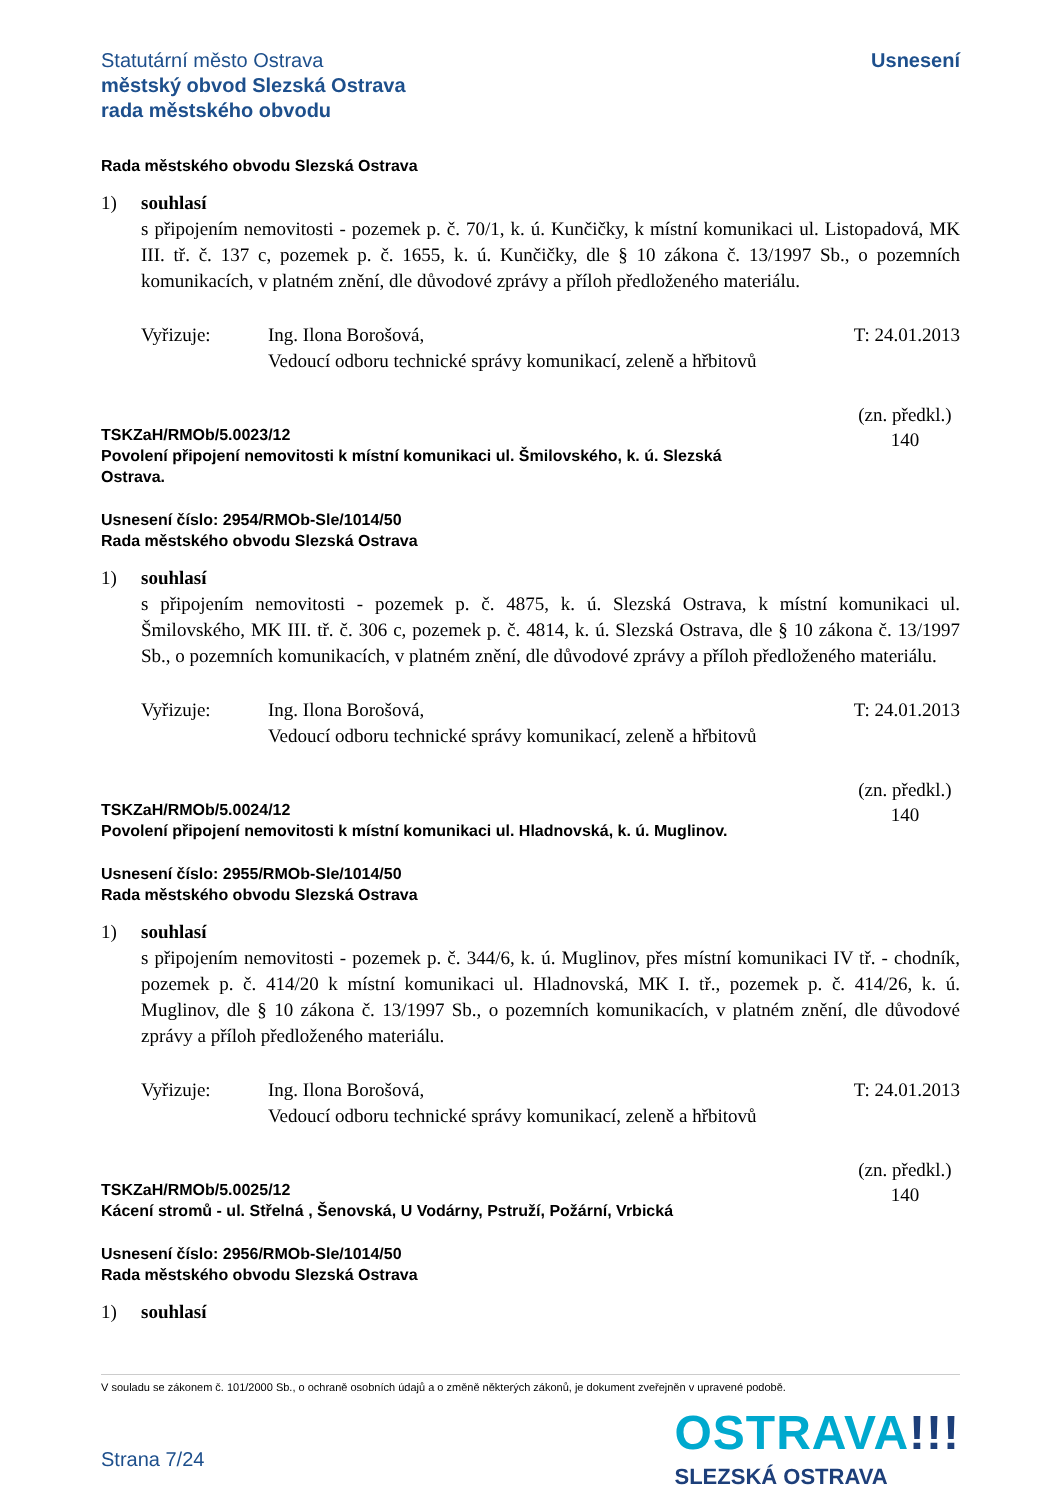Statutární město Ostrava
městský obvod Slezská Ostrava
rada městského obvodu
Usnesení
Rada městského obvodu Slezská Ostrava
1) souhlasí
s připojením nemovitosti - pozemek p. č. 70/1, k. ú. Kunčičky, k místní komunikaci ul. Listopadová, MK III. tř. č. 137 c, pozemek p. č. 1655, k. ú. Kunčičky, dle § 10 zákona č. 13/1997 Sb., o pozemních komunikacích, v platném znění, dle důvodové zprávy a příloh předloženého materiálu.
Vyřizuje: Ing. Ilona Borošová,
Vedoucí odboru technické správy komunikací, zeleně a hřbitovů
T: 24.01.2013
TSKZaH/RMOb/5.0023/12
Povolení připojení nemovitosti k místní komunikaci ul. Šmilovského, k. ú. Slezská
Ostrava.
(zn. předkl.)
140
Usnesení číslo: 2954/RMOb-Sle/1014/50
Rada městského obvodu Slezská Ostrava
1) souhlasí
s připojením nemovitosti - pozemek p. č. 4875, k. ú. Slezská Ostrava, k místní komunikaci ul. Šmilovského, MK III. tř. č. 306 c, pozemek p. č. 4814, k. ú. Slezská Ostrava, dle § 10 zákona č. 13/1997 Sb., o pozemních komunikacích, v platném znění, dle důvodové zprávy a příloh předloženého materiálu.
Vyřizuje: Ing. Ilona Borošová,
Vedoucí odboru technické správy komunikací, zeleně a hřbitovů
T: 24.01.2013
TSKZaH/RMOb/5.0024/12
Povolení připojení nemovitosti k místní komunikaci ul. Hladnovská, k. ú. Muglinov.
(zn. předkl.)
140
Usnesení číslo: 2955/RMOb-Sle/1014/50
Rada městského obvodu Slezská Ostrava
1) souhlasí
s připojením nemovitosti - pozemek p. č. 344/6, k. ú. Muglinov, přes místní komunikaci IV tř. - chodník, pozemek p. č. 414/20 k místní komunikaci ul. Hladnovská, MK I. tř., pozemek p. č. 414/26, k. ú. Muglinov, dle § 10 zákona č. 13/1997 Sb., o pozemních komunikacích, v platném znění, dle důvodové zprávy a příloh předloženého materiálu.
Vyřizuje: Ing. Ilona Borošová,
Vedoucí odboru technické správy komunikací, zeleně a hřbitovů
T: 24.01.2013
TSKZaH/RMOb/5.0025/12
Kácení stromů - ul. Střelná , Šenovská, U Vodárny, Pstruží, Požární, Vrbická
(zn. předkl.)
140
Usnesení číslo: 2956/RMOb-Sle/1014/50
Rada městského obvodu Slezská Ostrava
1) souhlasí
V souladu se zákonem č. 101/2000 Sb., o ochraně osobních údajů a o změně některých zákonů, je dokument zveřejněn v upravené podobě.
Strana 7/24
OSTRAVA!!!
SLEZSKÁ OSTRAVA